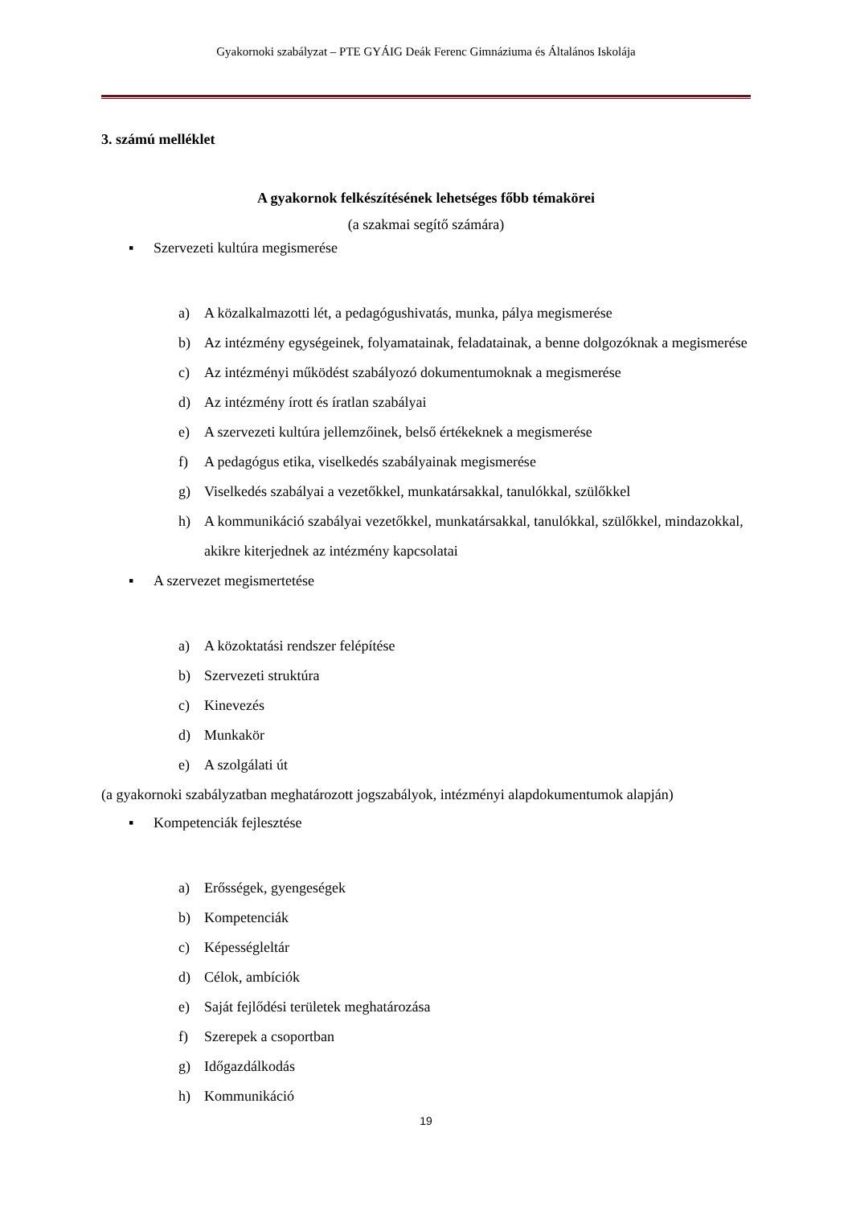Gyakornoki szabályzat – PTE GYÁIG Deák Ferenc Gimnáziuma és Általános Iskolája
3. számú melléklet
A gyakornok felkészítésének lehetséges főbb témakörei
(a szakmai segítő számára)
▪ Szervezeti kultúra megismerése
a) A közalkalmazotti lét, a pedagógushivatás, munka, pálya megismerése
b) Az intézmény egységeinek, folyamatainak, feladatainak, a benne dolgozóknak a megismerése
c) Az intézményi működést szabályozó dokumentumoknak a megismerése
d) Az intézmény írott és íratlan szabályai
e) A szervezeti kultúra jellemzőinek, belső értékeknek a megismerése
f) A pedagógus etika, viselkedés szabályainak megismerése
g) Viselkedés szabályai a vezetőkkel, munkatársakkal, tanulókkal, szülőkkel
h) A kommunikáció szabályai vezetőkkel, munkatársakkal, tanulókkal, szülőkkel, mindazokkal, akikre kiterjednek az intézmény kapcsolatai
▪ A szervezet megismertetése
a) A közoktatási rendszer felépítése
b) Szervezeti struktúra
c) Kinevezés
d) Munkakör
e) A szolgálati út
(a gyakornoki szabályzatban meghatározott jogszabályok, intézményi alapdokumentumok alapján)
▪ Kompetenciák fejlesztése
a) Erősségek, gyengeségek
b) Kompetenciák
c) Képességleltár
d) Célok, ambíciók
e) Saját fejlődési területek meghatározása
f) Szerepek a csoportban
g) Időgazdálkodás
h) Kommunikáció
19